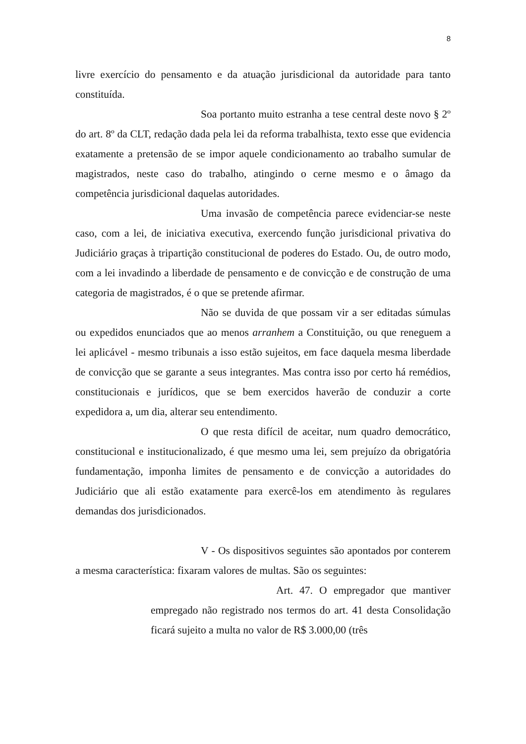8
livre exercício do pensamento e da atuação jurisdicional da autoridade para tanto constituída.
Soa portanto muito estranha a tese central deste novo § 2º do art. 8º da CLT, redação dada pela lei da reforma trabalhista, texto esse que evidencia exatamente a pretensão de se impor aquele condicionamento ao trabalho sumular de magistrados, neste caso do trabalho, atingindo o cerne mesmo e o âmago da competência jurisdicional daquelas autoridades.
Uma invasão de competência parece evidenciar-se neste caso, com a lei, de iniciativa executiva, exercendo função jurisdicional privativa do Judiciário graças à tripartição constitucional de poderes do Estado. Ou, de outro modo, com a lei invadindo a liberdade de pensamento e de convicção e de construção de uma categoria de magistrados, é o que se pretende afirmar.
Não se duvida de que possam vir a ser editadas súmulas ou expedidos enunciados que ao menos arranhem a Constituição, ou que reneguem a lei aplicável - mesmo tribunais a isso estão sujeitos, em face daquela mesma liberdade de convicção que se garante a seus integrantes. Mas contra isso por certo há remédios, constitucionais e jurídicos, que se bem exercidos haverão de conduzir a corte expedidora a, um dia, alterar seu entendimento.
O que resta difícil de aceitar, num quadro democrático, constitucional e institucionalizado, é que mesmo uma lei, sem prejuízo da obrigatória fundamentação, imponha limites de pensamento e de convicção a autoridades do Judiciário que ali estão exatamente para exercê-los em atendimento às regulares demandas dos jurisdicionados.
V - Os dispositivos seguintes são apontados por conterem a mesma característica: fixaram valores de multas. São os seguintes:
Art. 47. O empregador que mantiver empregado não registrado nos termos do art. 41 desta Consolidação ficará sujeito a multa no valor de R$ 3.000,00 (três